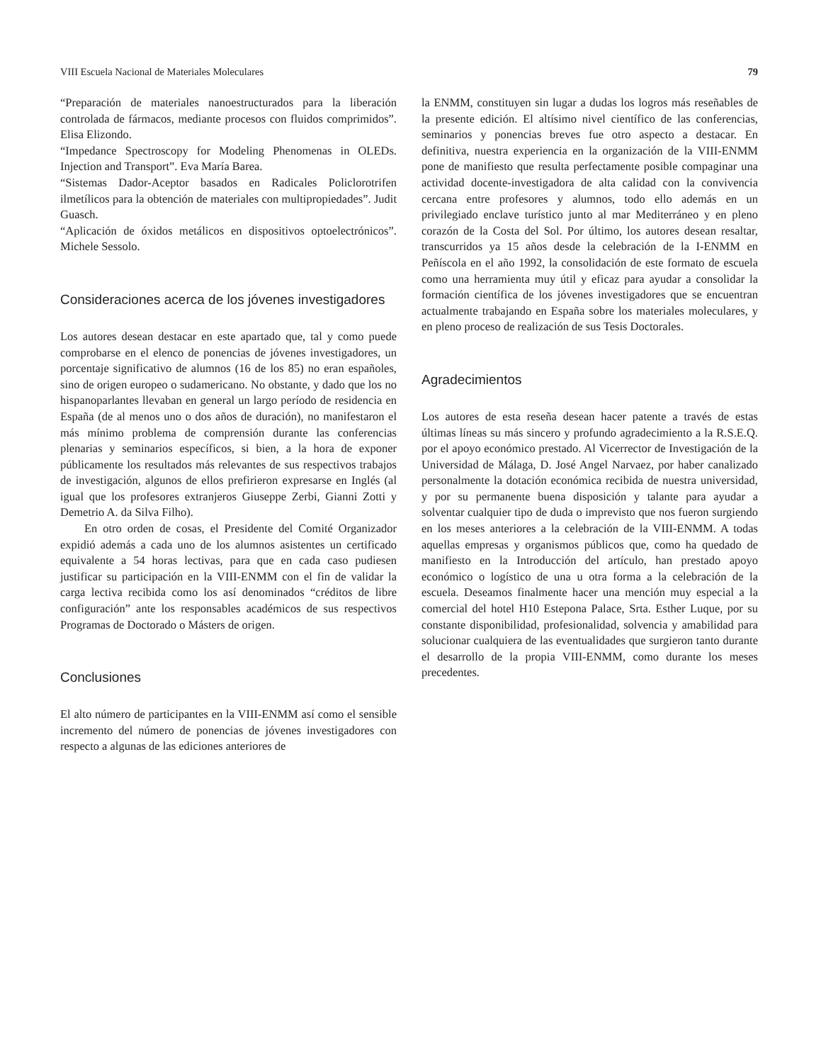VIII Escuela Nacional de Materiales Moleculares 79
“Preparación de materiales nanoestructurados para la liberación controlada de fármacos, mediante procesos con fluidos comprimidos”. Elisa Elizondo.
“Impedance Spectroscopy for Modeling Phenomenas in OLEDs. Injection and Transport”. Eva María Barea.
“Sistemas Dador-Aceptor basados en Radicales Policlorotrifen ilmetílicos para la obtención de materiales con multipropiedades”. Judit Guasch.
“Aplicación de óxidos metálicos en dispositivos optoelectrónicos”. Michele Sessolo.
Consideraciones acerca de los jóvenes investigadores
Los autores desean destacar en este apartado que, tal y como puede comprobarse en el elenco de ponencias de jóvenes investigadores, un porcentaje significativo de alumnos (16 de los 85) no eran españoles, sino de origen europeo o sudamericano. No obstante, y dado que los no hispanoparlantes llevaban en general un largo período de residencia en España (de al menos uno o dos años de duración), no manifestaron el más mínimo problema de comprensión durante las conferencias plenarias y seminarios específicos, si bien, a la hora de exponer públicamente los resultados más relevantes de sus respectivos trabajos de investigación, algunos de ellos prefirieron expresarse en Inglés (al igual que los profesores extranjeros Giuseppe Zerbi, Gianni Zotti y Demetrio A. da Silva Filho).
En otro orden de cosas, el Presidente del Comité Organizador expidió además a cada uno de los alumnos asistentes un certificado equivalente a 54 horas lectivas, para que en cada caso pudiesen justificar su participación en la VIII-ENMM con el fin de validar la carga lectiva recibida como los así denominados “créditos de libre configuración” ante los responsables académicos de sus respectivos Programas de Doctorado o Másters de origen.
Conclusiones
El alto número de participantes en la VIII-ENMM así como el sensible incremento del número de ponencias de jóvenes investigadores con respecto a algunas de las ediciones anteriores de
la ENMM, constituyen sin lugar a dudas los logros más reseñables de la presente edición. El altísimo nivel científico de las conferencias, seminarios y ponencias breves fue otro aspecto a destacar. En definitiva, nuestra experiencia en la organización de la VIII-ENMM pone de manifiesto que resulta perfectamente posible compaginar una actividad docente-investigadora de alta calidad con la convivencia cercana entre profesores y alumnos, todo ello además en un privilegiado enclave turístico junto al mar Mediterráneo y en pleno corazón de la Costa del Sol. Por último, los autores desean resaltar, transcurridos ya 15 años desde la celebración de la I-ENMM en Peñíscola en el año 1992, la consolidación de este formato de escuela como una herramienta muy útil y eficaz para ayudar a consolidar la formación científica de los jóvenes investigadores que se encuentran actualmente trabajando en España sobre los materiales moleculares, y en pleno proceso de realización de sus Tesis Doctorales.
Agradecimientos
Los autores de esta reseña desean hacer patente a través de estas últimas líneas su más sincero y profundo agradecimiento a la R.S.E.Q. por el apoyo económico prestado. Al Vicerrector de Investigación de la Universidad de Málaga, D. José Angel Narvaez, por haber canalizado personalmente la dotación económica recibida de nuestra universidad, y por su permanente buena disposición y talante para ayudar a solventar cualquier tipo de duda o imprevisto que nos fueron surgiendo en los meses anteriores a la celebración de la VIII-ENMM. A todas aquellas empresas y organismos públicos que, como ha quedado de manifiesto en la Introducción del artículo, han prestado apoyo económico o logístico de una u otra forma a la celebración de la escuela. Deseamos finalmente hacer una mención muy especial a la comercial del hotel H10 Estepona Palace, Srta. Esther Luque, por su constante disponibilidad, profesionalidad, solvencia y amabilidad para solucionar cualquiera de las eventualidades que surgieron tanto durante el desarrollo de la propia VIII-ENMM, como durante los meses precedentes.